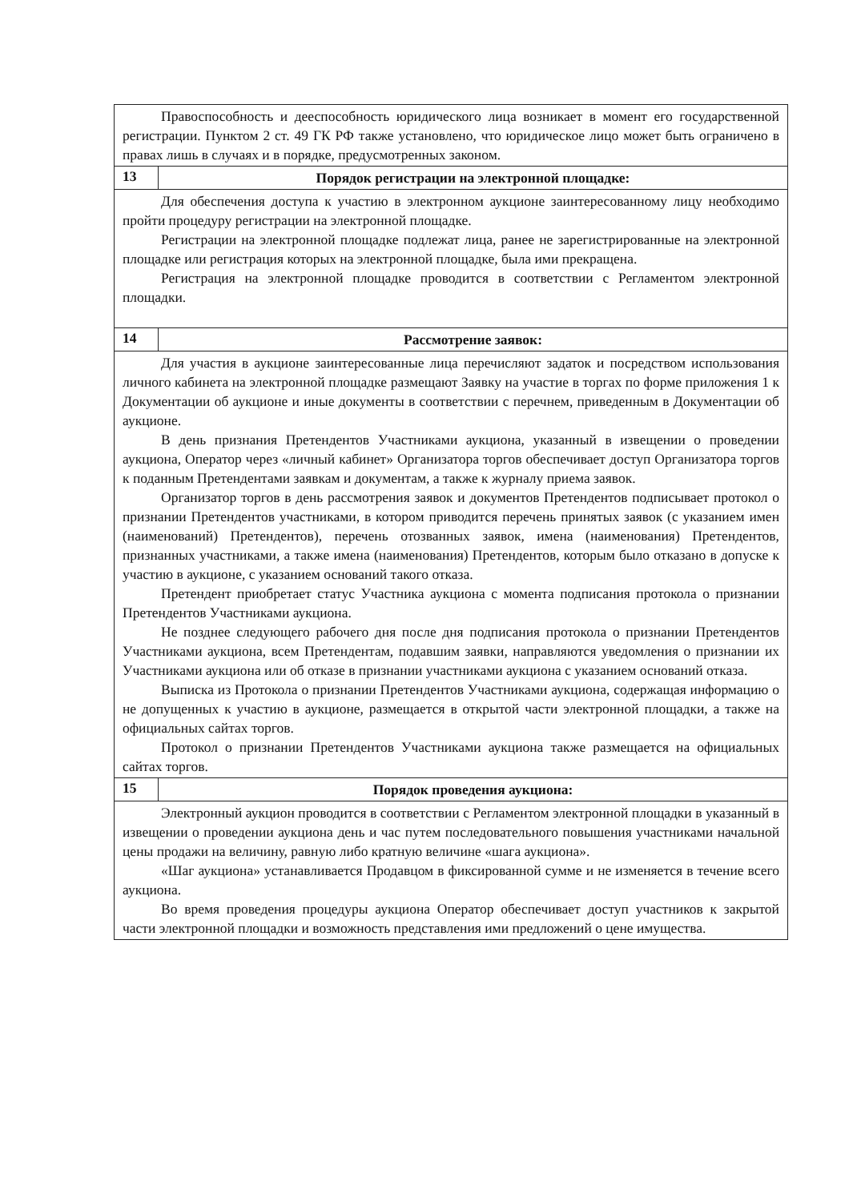| Правоспособность и дееспособность юридического лица возникает в момент его государственной регистрации. Пунктом 2 ст. 49 ГК РФ также установлено, что юридическое лицо может быть ограничено в правах лишь в случаях и в порядке, предусмотренных законом. | |
| 13 | Порядок регистрации на электронной площадке: |
| Для обеспечения доступа к участию в электронном аукционе заинтересованному лицу необходимо пройти процедуру регистрации на электронной площадке. Регистрации на электронной площадке подлежат лица, ранее не зарегистрированные на электронной площадке или регистрация которых на электронной площадке, была ими прекращена. Регистрация на электронной площадке проводится в соответствии с Регламентом электронной площадки. | |
| 14 | Рассмотрение заявок: |
| Для участия в аукционе заинтересованные лица перечисляют задаток и посредством использования личного кабинета на электронной площадке размещают Заявку на участие в торгах по форме приложения 1 к Документации об аукционе и иные документы в соответствии с перечнем, приведенным в Документации об аукционе. В день признания Претендентов Участниками аукциона, указанный в извещении о проведении аукциона, Оператор через «личный кабинет» Организатора торгов обеспечивает доступ Организатора торгов к поданным Претендентами заявкам и документам, а также к журналу приема заявок. Организатор торгов в день рассмотрения заявок и документов Претендентов подписывает протокол о признании Претендентов участниками, в котором приводится перечень принятых заявок (с указанием имен (наименований) Претендентов), перечень отозванных заявок, имена (наименования) Претендентов, признанных участниками, а также имена (наименования) Претендентов, которым было отказано в допуске к участию в аукционе, с указанием оснований такого отказа. Претендент приобретает статус Участника аукциона с момента подписания протокола о признании Претендентов Участниками аукциона. Не позднее следующего рабочего дня после дня подписания протокола о признании Претендентов Участниками аукциона, всем Претендентам, подавшим заявки, направляются уведомления о признании их Участниками аукциона или об отказе в признании участниками аукциона с указанием оснований отказа. Выписка из Протокола о признании Претендентов Участниками аукциона, содержащая информацию о не допущенных к участию в аукционе, размещается в открытой части электронной площадки, а также на официальных сайтах торгов. Протокол о признании Претендентов Участниками аукциона также размещается на официальных сайтах торгов. | |
| 15 | Порядок проведения аукциона: |
| Электронный аукцион проводится в соответствии с Регламентом электронной площадки в указанный в извещении о проведении аукциона день и час путем последовательного повышения участниками начальной цены продажи на величину, равную либо кратную величине «шага аукциона». «Шаг аукциона» устанавливается Продавцом в фиксированной сумме и не изменяется в течение всего аукциона. Во время проведения процедуры аукциона Оператор обеспечивает доступ участников к закрытой части электронной площадки и возможность представления ими предложений о цене имущества. | |